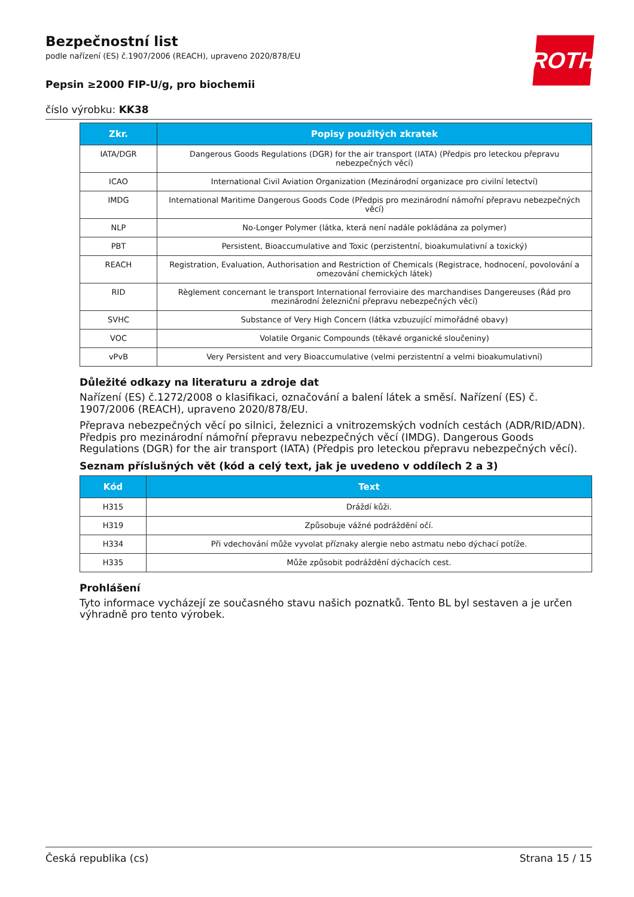ROTH
Bezpečnostní list
podle nařízení (ES) č.1907/2006 (REACH), upraveno 2020/878/EU
Pepsin ≥2000 FIP-U/g, pro biochemii
číslo výrobku: KK38
| Zkr. | Popisy použitých zkratek |
| --- | --- |
| IATA/DGR | Dangerous Goods Regulations (DGR) for the air transport (IATA) (Předpis pro leteckou přepravu nebezpečných věcí) |
| ICAO | International Civil Aviation Organization (Mezinárodní organizace pro civilní letectví) |
| IMDG | International Maritime Dangerous Goods Code (Předpis pro mezinárodní námořní přepravu nebezpečných věcí) |
| NLP | No-Longer Polymer (látka, která není nadále pokládána za polymer) |
| PBT | Persistent, Bioaccumulative and Toxic (perzistentní, bioakumulativní a toxický) |
| REACH | Registration, Evaluation, Authorisation and Restriction of Chemicals (Registrace, hodnocení, povolování a omezování chemických látek) |
| RID | Règlement concernant le transport International ferroviaire des marchandises Dangereuses (Řád pro mezinárodní železniční přepravu nebezpečných věcí) |
| SVHC | Substance of Very High Concern (látka vzbuzující mimořádné obavy) |
| VOC | Volatile Organic Compounds (těkavé organické sloučeniny) |
| vPvB | Very Persistent and very Bioaccumulative (velmi perzistentní a velmi bioakumulativní) |
Důležité odkazy na literaturu a zdroje dat
Nařízení (ES) č.1272/2008 o klasifikaci, označování a balení látek a směsí. Nařízení (ES) č. 1907/2006 (REACH), upraveno 2020/878/EU.
Přeprava nebezpečných věcí po silnici, železnici a vnitrozemských vodních cestách (ADR/RID/ADN). Předpis pro mezinárodní námořní přepravu nebezpečných věcí (IMDG). Dangerous Goods Regulations (DGR) for the air transport (IATA) (Předpis pro leteckou přepravu nebezpečných věcí).
Seznam příslušných vět (kód a celý text, jak je uvedeno v oddílech 2 a 3)
| Kód | Text |
| --- | --- |
| H315 | Dráždí kůži. |
| H319 | Způsobuje vážné podráždění očí. |
| H334 | Při vdechování může vyvolat příznaky alergie nebo astmatu nebo dýchací potíže. |
| H335 | Může způsobit podráždění dýchacích cest. |
Prohlášení
Tyto informace vycházejí ze současného stavu našich poznatků. Tento BL byl sestaven a je určen výhradně pro tento výrobek.
Česká republika (cs) Strana 15 / 15